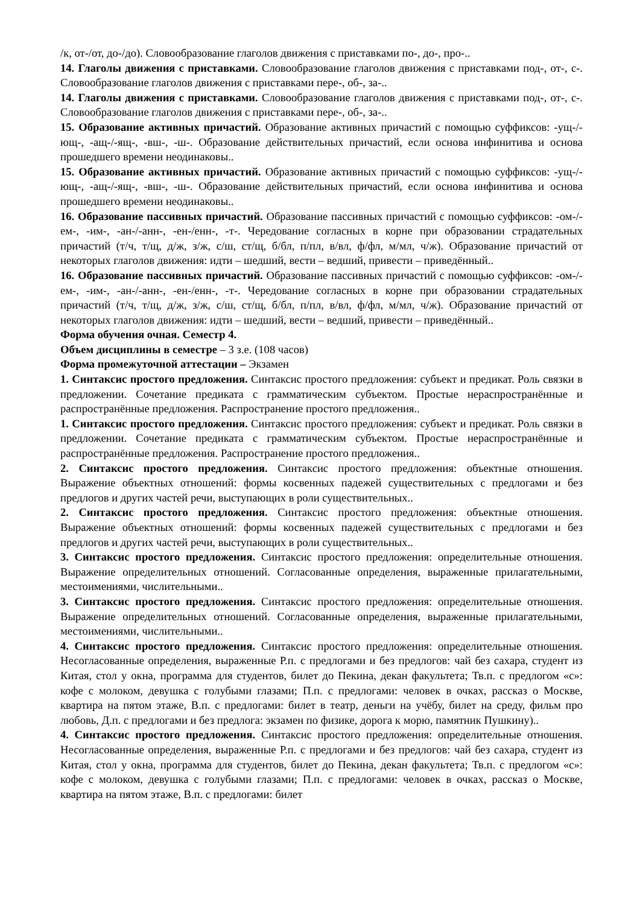/к, от-/от, до-/до). Словообразование глаголов движения с приставками по-, до-, про-..
14. Глаголы движения с приставками. Словообразование глаголов движения с приставками под-, от-, с-. Словообразование глаголов движения с приставками пере-, об-, за-..
14. Глаголы движения с приставками. Словообразование глаголов движения с приставками под-, от-, с-. Словообразование глаголов движения с приставками пере-, об-, за-..
15. Образование активных причастий. Образование активных причастий с помощью суффиксов: -ущ-/-ющ-, -ащ-/-ящ-, -вш-, -ш-. Образование действительных причастий, если основа инфинитива и основа прошедшего времени неодинаковы..
15. Образование активных причастий. Образование активных причастий с помощью суффиксов: -ущ-/-ющ-, -ащ-/-ящ-, -вш-, -ш-. Образование действительных причастий, если основа инфинитива и основа прошедшего времени неодинаковы..
16. Образование пассивных причастий. Образование пассивных причастий с помощью суффиксов: -ом-/-ем-, -им-, -ан-/-анн-, -ен-/енн-, -т-. Чередование согласных в корне при образовании страдательных причастий (т/ч, т/щ, д/ж, з/ж, с/ш, ст/щ, б/бл, п/пл, в/вл, ф/фл, м/мл, ч/ж). Образование причастий от некоторых глаголов движения: идти – шедший, вести – ведший, привести – приведённый..
16. Образование пассивных причастий. Образование пассивных причастий с помощью суффиксов: -ом-/-ем-, -им-, -ан-/-анн-, -ен-/енн-, -т-. Чередование согласных в корне при образовании страдательных причастий (т/ч, т/щ, д/ж, з/ж, с/ш, ст/щ, б/бл, п/пл, в/вл, ф/фл, м/мл, ч/ж). Образование причастий от некоторых глаголов движения: идти – шедший, вести – ведший, привести – приведённый..
Форма обучения очная. Семестр 4.
Объем дисциплины в семестре – 3 з.е. (108 часов)
Форма промежуточной аттестации – Экзамен
1. Синтаксис простого предложения. Синтаксис простого предложения: субъект и предикат. Роль связки в предложении. Сочетание предиката с грамматическим субъектом. Простые нераспространённые и распространённые предложения. Распространение простого предложения..
1. Синтаксис простого предложения. Синтаксис простого предложения: субъект и предикат. Роль связки в предложении. Сочетание предиката с грамматическим субъектом. Простые нераспространённые и распространённые предложения. Распространение простого предложения..
2. Синтаксис простого предложения. Синтаксис простого предложения: объектные отношения. Выражение объектных отношений: формы косвенных падежей существительных с предлогами и без предлогов и других частей речи, выступающих в роли существительных..
2. Синтаксис простого предложения. Синтаксис простого предложения: объектные отношения. Выражение объектных отношений: формы косвенных падежей существительных с предлогами и без предлогов и других частей речи, выступающих в роли существительных..
3. Синтаксис простого предложения. Синтаксис простого предложения: определительные отношения. Выражение определительных отношений. Согласованные определения, выраженные прилагательными, местоимениями, числительными..
3. Синтаксис простого предложения. Синтаксис простого предложения: определительные отношения. Выражение определительных отношений. Согласованные определения, выраженные прилагательными, местоимениями, числительными..
4. Синтаксис простого предложения. Синтаксис простого предложения: определительные отношения. Несогласованные определения, выраженные Р.п. с предлогами и без предлогов: чай без сахара, студент из Китая, стол у окна, программа для студентов, билет до Пекина, декан факультета; Тв.п. с предлогом «с»: кофе с молоком, девушка с голубыми глазами; П.п. с предлогами: человек в очках, рассказ о Москве, квартира на пятом этаже, В.п. с предлогами: билет в театр, деньги на учёбу, билет на среду, фильм про любовь, Д.п. с предлогами и без предлога: экзамен по физике, дорога к морю, памятник Пушкину)..
4. Синтаксис простого предложения. Синтаксис простого предложения: определительные отношения. Несогласованные определения, выраженные Р.п. с предлогами и без предлогов: чай без сахара, студент из Китая, стол у окна, программа для студентов, билет до Пекина, декан факультета; Тв.п. с предлогом «с»: кофе с молоком, девушка с голубыми глазами; П.п. с предлогами: человек в очках, рассказ о Москве, квартира на пятом этаже, В.п. с предлогами: билет